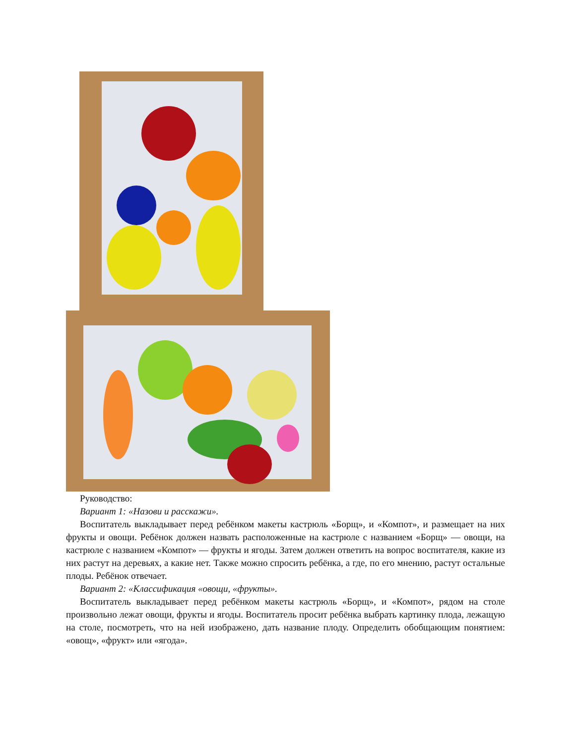Руководство:
Вариант 1: «Назови и расскажи».
Воспитатель выкладывает перед ребёнком макеты кастрюль «Борщ», и «Компот», и размещает на них фрукты и овощи. Ребёнок должен назвать расположенные на кастрюле с названием «Борщ» — овощи, на кастрюле с названием «Компот» — фрукты и ягоды. Затем должен ответить на вопрос воспитателя, какие из них растут на деревьях, а какие нет. Также можно спросить ребёнка, а где, по его мнению, растут остальные плоды. Ребёнок отвечает.
Вариант 2: «Классификация «овощи, «фрукты».
Воспитатель выкладывает перед ребёнком макеты кастрюль «Борщ», и «Компот», рядом на столе произвольно лежат овощи, фрукты и ягоды. Воспитатель просит ребёнка выбрать картинку плода, лежащую на столе, посмотреть, что на ней изображено, дать название плоду. Определить обобщающим понятием: «овощ», «фрукт» или «ягода».